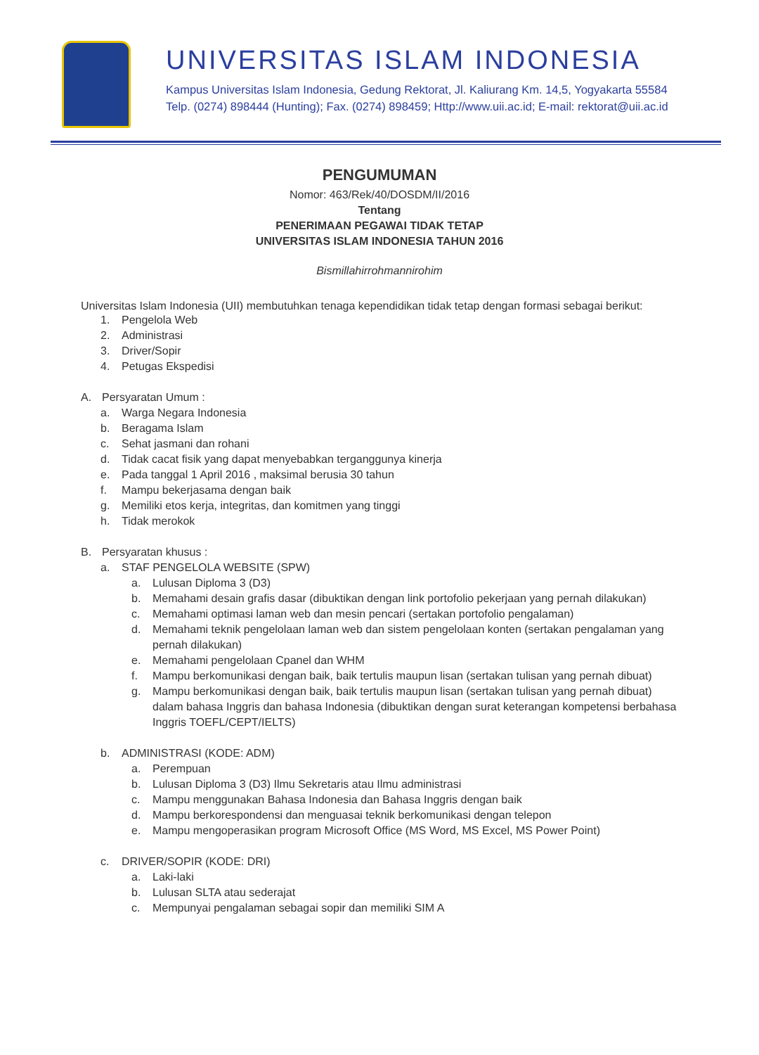UNIVERSITAS ISLAM INDONESIA
Kampus Universitas Islam Indonesia, Gedung Rektorat, Jl. Kaliurang Km. 14,5, Yogyakarta 55584
Telp. (0274) 898444 (Hunting); Fax. (0274) 898459; Http://www.uii.ac.id; E-mail: rektorat@uii.ac.id
PENGUMUMAN
Nomor: 463/Rek/40/DOSDM/II/2016
Tentang
PENERIMAAN PEGAWAI TIDAK TETAP
UNIVERSITAS ISLAM INDONESIA TAHUN 2016
Bismillahirrohmannirohim
Universitas Islam Indonesia (UII) membutuhkan tenaga kependidikan tidak tetap dengan formasi sebagai berikut:
1. Pengelola Web
2. Administrasi
3. Driver/Sopir
4. Petugas Ekspedisi
A. Persyaratan Umum :
a. Warga Negara Indonesia
b. Beragama Islam
c. Sehat jasmani dan rohani
d. Tidak cacat fisik yang dapat menyebabkan terganggunya kinerja
e. Pada tanggal 1 April 2016 , maksimal berusia 30 tahun
f. Mampu bekerjasama dengan baik
g. Memiliki etos kerja, integritas, dan komitmen yang tinggi
h. Tidak merokok
B. Persyaratan khusus :
a. STAF PENGELOLA WEBSITE (SPW)
a. Lulusan Diploma 3 (D3)
b. Memahami desain grafis dasar (dibuktikan dengan link portofolio pekerjaan yang pernah dilakukan)
c. Memahami optimasi laman web dan mesin pencari (sertakan portofolio pengalaman)
d. Memahami teknik pengelolaan laman web dan sistem pengelolaan konten (sertakan pengalaman yang pernah dilakukan)
e. Memahami pengelolaan Cpanel dan WHM
f. Mampu berkomunikasi dengan baik, baik tertulis maupun lisan (sertakan tulisan yang pernah dibuat)
g. Mampu berkomunikasi dengan baik, baik tertulis maupun lisan (sertakan tulisan yang pernah dibuat) dalam bahasa Inggris dan bahasa Indonesia (dibuktikan dengan surat keterangan kompetensi berbahasa Inggris TOEFL/CEPT/IELTS)
b. ADMINISTRASI (KODE: ADM)
a. Perempuan
b. Lulusan Diploma 3 (D3) Ilmu Sekretaris atau Ilmu administrasi
c. Mampu menggunakan Bahasa Indonesia dan Bahasa Inggris dengan baik
d. Mampu berkorespondensi dan menguasai teknik berkomunikasi dengan telepon
e. Mampu mengoperasikan program Microsoft Office (MS Word, MS Excel, MS Power Point)
c. DRIVER/SOPIR (KODE: DRI)
a. Laki-laki
b. Lulusan SLTA atau sederajat
c. Mempunyai pengalaman sebagai sopir dan memiliki SIM A